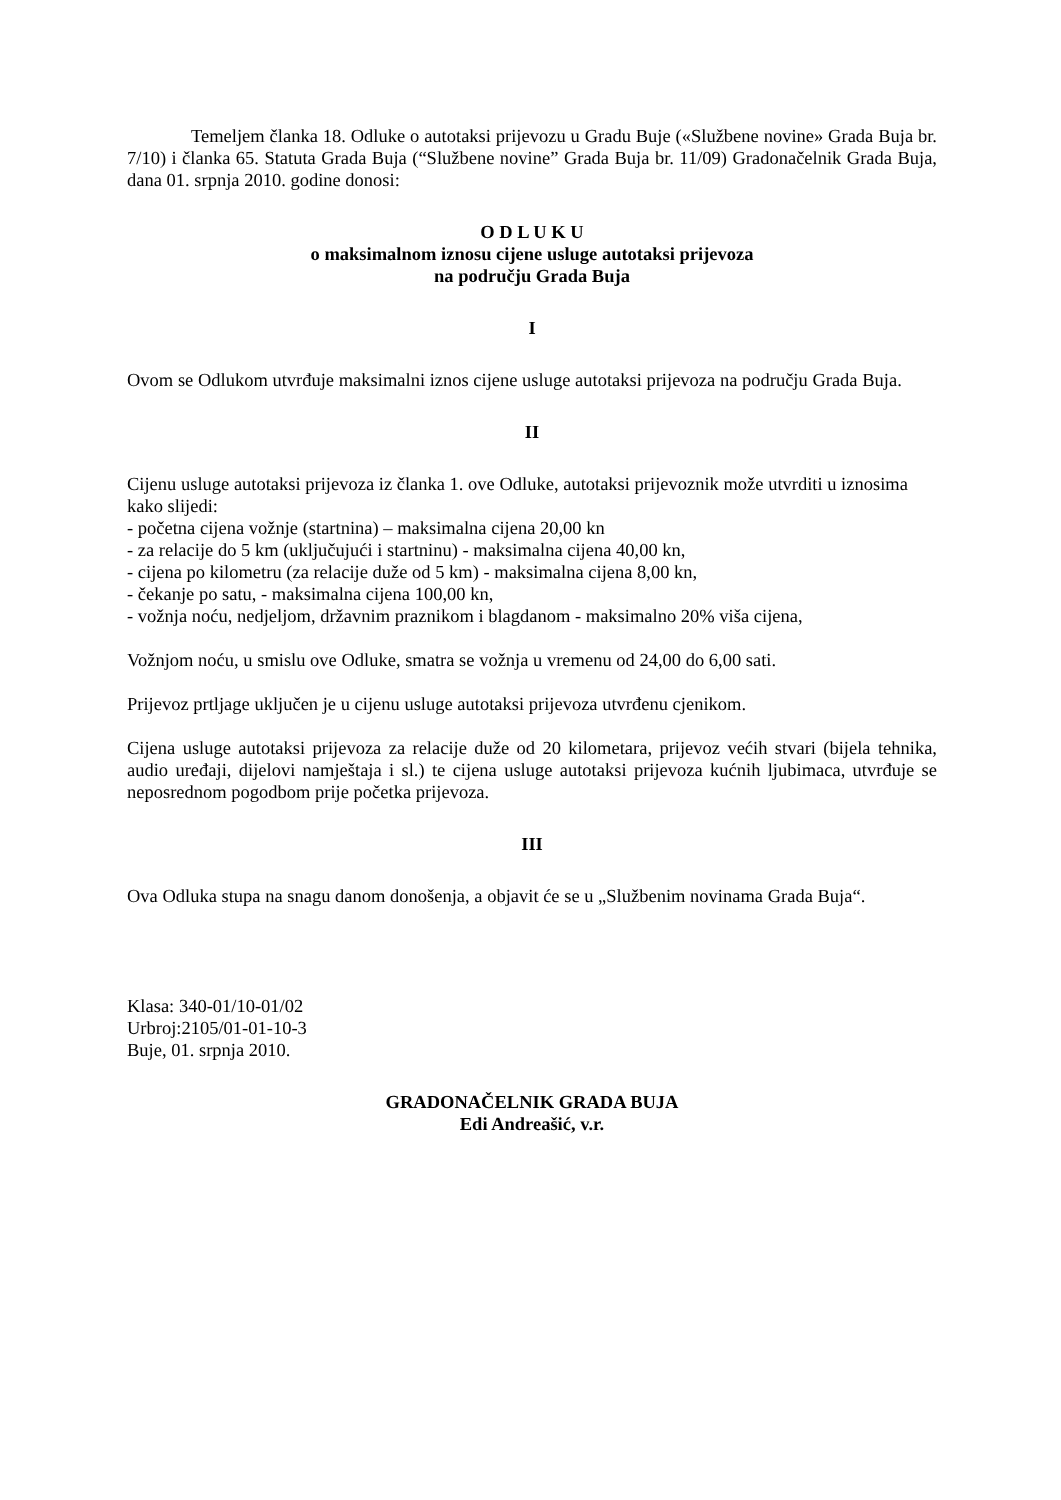Temeljem članka 18. Odluke o autotaksi prijevozu u Gradu Buje («Službene novine» Grada Buja br. 7/10) i članka 65. Statuta Grada Buja (“Službene novine” Grada Buja br. 11/09) Gradonačelnik Grada Buja, dana 01. srpnja 2010. godine donosi:
O D L U K U
o maksimalnom iznosu cijene usluge autotaksi prijevoza
na području Grada Buja
I
Ovom se Odlukom utvrđuje maksimalni iznos cijene usluge autotaksi prijevoza na području Grada Buja.
II
Cijenu usluge autotaksi prijevoza iz članka 1. ove Odluke, autotaksi prijevoznik može utvrditi u iznosima kako slijedi:
- početna cijena vožnje (startnina) – maksimalna cijena 20,00 kn
- za relacije do 5 km (uključujući i startninu) - maksimalna cijena 40,00 kn,
- cijena po kilometru (za relacije duže od 5 km) - maksimalna cijena 8,00 kn,
- čekanje po satu, - maksimalna cijena 100,00 kn,
- vožnja noću, nedjeljom, državnim praznikom i blagdanom - maksimalno 20% viša cijena,
Vožnjom noću, u smislu ove Odluke, smatra se vožnja u vremenu od 24,00 do 6,00 sati.
Prijevoz prtljage uključen je u cijenu usluge autotaksi prijevoza utvrđenu cjenikom.
Cijena usluge autotaksi prijevoza za relacije duže od 20 kilometara, prijevoz većih stvari (bijela tehnika, audio uređaji, dijelovi namještaja i sl.) te cijena usluge autotaksi prijevoza kućnih ljubimaca, utvrđuje se neposrednom pogodbom prije početka prijevoza.
III
Ova Odluka stupa na snagu danom donošenja, a objavit će se u „Službenim novinama Grada Buja“.
Klasa: 340-01/10-01/02
Urbroj:2105/01-01-10-3
Buje, 01. srpnja 2010.
GRADONAČELNIK GRADA BUJA
Edi Andreašić, v.r.